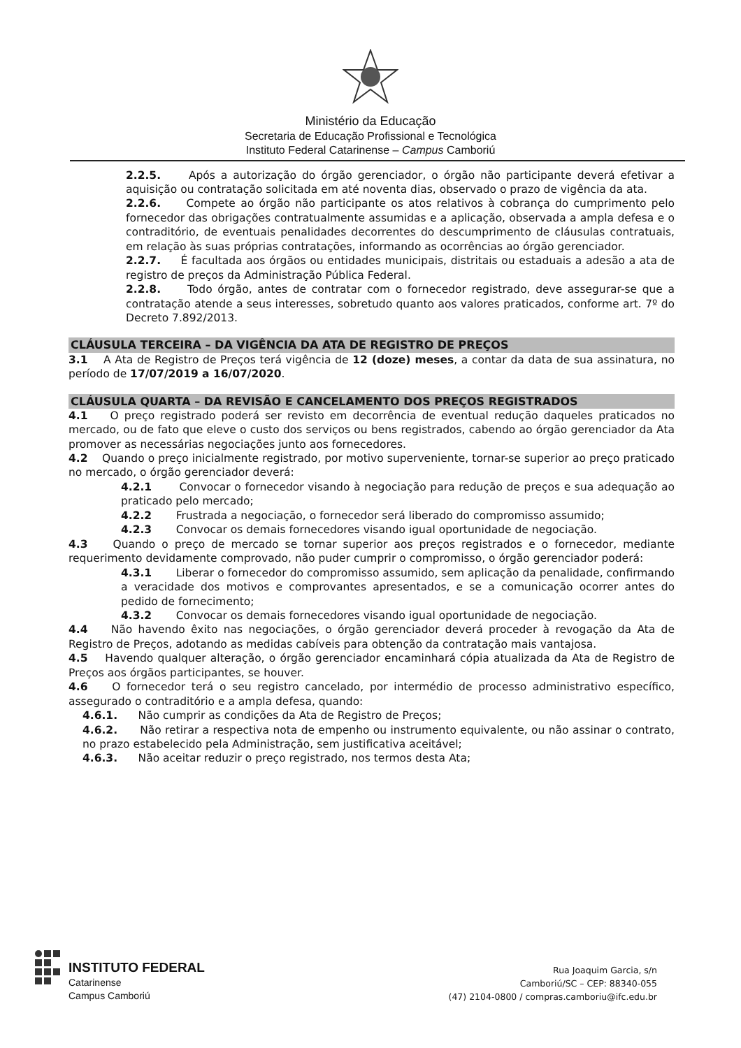Ministério da Educação
Secretaria de Educação Profissional e Tecnológica
Instituto Federal Catarinense – Campus Camboriú
2.2.5. Após a autorização do órgão gerenciador, o órgão não participante deverá efetivar a aquisição ou contratação solicitada em até noventa dias, observado o prazo de vigência da ata.
2.2.6. Compete ao órgão não participante os atos relativos à cobrança do cumprimento pelo fornecedor das obrigações contratualmente assumidas e a aplicação, observada a ampla defesa e o contraditório, de eventuais penalidades decorrentes do descumprimento de cláusulas contratuais, em relação às suas próprias contratações, informando as ocorrências ao órgão gerenciador.
2.2.7. É facultada aos órgãos ou entidades municipais, distritais ou estaduais a adesão a ata de registro de preços da Administração Pública Federal.
2.2.8. Todo órgão, antes de contratar com o fornecedor registrado, deve assegurar-se que a contratação atende a seus interesses, sobretudo quanto aos valores praticados, conforme art. 7º do Decreto 7.892/2013.
CLÁUSULA TERCEIRA – DA VIGÊNCIA DA ATA DE REGISTRO DE PREÇOS
3.1 A Ata de Registro de Preços terá vigência de 12 (doze) meses, a contar da data de sua assinatura, no período de 17/07/2019 a 16/07/2020.
CLÁUSULA QUARTA – DA REVISÃO E CANCELAMENTO DOS PREÇOS REGISTRADOS
4.1 O preço registrado poderá ser revisto em decorrência de eventual redução daqueles praticados no mercado, ou de fato que eleve o custo dos serviços ou bens registrados, cabendo ao órgão gerenciador da Ata promover as necessárias negociações junto aos fornecedores.
4.2 Quando o preço inicialmente registrado, por motivo superveniente, tornar-se superior ao preço praticado no mercado, o órgão gerenciador deverá:
4.2.1 Convocar o fornecedor visando à negociação para redução de preços e sua adequação ao praticado pelo mercado;
4.2.2 Frustrada a negociação, o fornecedor será liberado do compromisso assumido;
4.2.3 Convocar os demais fornecedores visando igual oportunidade de negociação.
4.3 Quando o preço de mercado se tornar superior aos preços registrados e o fornecedor, mediante requerimento devidamente comprovado, não puder cumprir o compromisso, o órgão gerenciador poderá:
4.3.1 Liberar o fornecedor do compromisso assumido, sem aplicação da penalidade, confirmando a veracidade dos motivos e comprovantes apresentados, e se a comunicação ocorrer antes do pedido de fornecimento;
4.3.2 Convocar os demais fornecedores visando igual oportunidade de negociação.
4.4 Não havendo êxito nas negociações, o órgão gerenciador deverá proceder à revogação da Ata de Registro de Preços, adotando as medidas cabíveis para obtenção da contratação mais vantajosa.
4.5 Havendo qualquer alteração, o órgão gerenciador encaminhará cópia atualizada da Ata de Registro de Preços aos órgãos participantes, se houver.
4.6 O fornecedor terá o seu registro cancelado, por intermédio de processo administrativo específico, assegurado o contraditório e a ampla defesa, quando:
4.6.1. Não cumprir as condições da Ata de Registro de Preços;
4.6.2. Não retirar a respectiva nota de empenho ou instrumento equivalente, ou não assinar o contrato, no prazo estabelecido pela Administração, sem justificativa aceitável;
4.6.3. Não aceitar reduzir o preço registrado, nos termos desta Ata;
INSTITUTO FEDERAL
Catarinense
Campus Camboriú
Rua Joaquim Garcia, s/n
Camboriú/SC – CEP: 88340-055
(47) 2104-0800 / compras.camboriu@ifc.edu.br